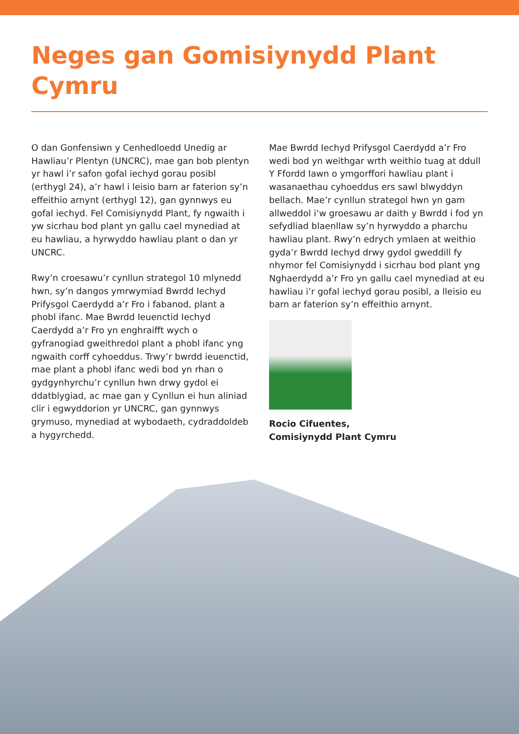Neges gan Gomisiynydd Plant Cymru
O dan Gonfensiwn y Cenhedloedd Unedig ar Hawliau’r Plentyn (UNCRC), mae gan bob plentyn yr hawl i’r safon gofal iechyd gorau posibl (erthygl 24), a’r hawl i leisio barn ar faterion sy’n effeithio arnynt (erthygl 12), gan gynnwys eu gofal iechyd. Fel Comisiynydd Plant, fy ngwaith i yw sicrhau bod plant yn gallu cael mynediad at eu hawliau, a hyrwyddo hawliau plant o dan yr UNCRC.
Rwy’n croesawu’r cynllun strategol 10 mlynedd hwn, sy’n dangos ymrwymiad Bwrdd Iechyd Prifysgol Caerdydd a’r Fro i fabanod, plant a phobl ifanc. Mae Bwrdd Ieuenctid Iechyd Caerdydd a’r Fro yn enghraifft wych o gyfranogiad gweithredol plant a phobl ifanc yng ngwaith corff cyhoeddus. Trwy’r bwrdd ieuenctid, mae plant a phobl ifanc wedi bod yn rhan o gydgynhyrchu’r cynllun hwn drwy gydol ei ddatblygiad, ac mae gan y Cynllun ei hun aliniad clir i egwyddorion yr UNCRC, gan gynnwys grymuso, mynediad at wybodaeth, cydraddoldeb a hygyrchedd.
Mae Bwrdd Iechyd Prifysgol Caerdydd a’r Fro wedi bod yn weithgar wrth weithio tuag at ddull Y Ffordd Iawn o ymgorffori hawliau plant i wasanaethau cyhoeddus ers sawl blwyddyn bellach. Mae’r cynllun strategol hwn yn gam allweddol i’w groesawu ar daith y Bwrdd i fod yn sefydliad blaenllaw sy’n hyrwyddo a pharchu hawliau plant. Rwy’n edrych ymlaen at weithio gyda’r Bwrdd Iechyd drwy gydol gweddill fy nhymor fel Comisiynydd i sicrhau bod plant yng Nghaerdydd a’r Fro yn gallu cael mynediad at eu hawliau i’r gofal iechyd gorau posibl, a lleisio eu barn ar faterion sy’n effeithio arnynt.
Rocio Cifuentes,
Comisiynydd Plant Cymru